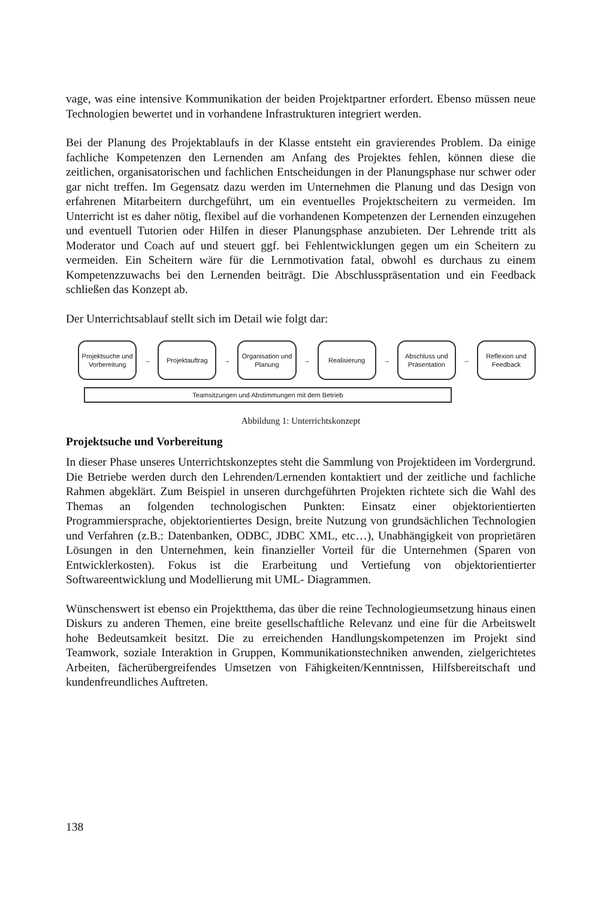vage, was eine intensive Kommunikation der beiden Projektpartner erfordert. Ebenso müssen neue Technologien bewertet und in vorhandene Infrastrukturen integriert werden.
Bei der Planung des Projektablaufs in der Klasse entsteht ein gravierendes Problem. Da einige fachliche Kompetenzen den Lernenden am Anfang des Projektes fehlen, können diese die zeitlichen, organisatorischen und fachlichen Entscheidungen in der Planungsphase nur schwer oder gar nicht treffen. Im Gegensatz dazu werden im Unternehmen die Planung und das Design von erfahrenen Mitarbeitern durchgeführt, um ein eventuelles Projektscheitern zu vermeiden. Im Unterricht ist es daher nötig, flexibel auf die vorhandenen Kompetenzen der Lernenden einzugehen und eventuell Tutorien oder Hilfen in dieser Planungsphase anzubieten. Der Lehrende tritt als Moderator und Coach auf und steuert ggf. bei Fehlentwicklungen gegen um ein Scheitern zu vermeiden. Ein Scheitern wäre für die Lernmotivation fatal, obwohl es durchaus zu einem Kompetenzzuwachs bei den Lernenden beiträgt. Die Abschlusspräsentation und ein Feedback schließen das Konzept ab.
Der Unterrichtsablauf stellt sich im Detail wie folgt dar:
Projektsuche und Vorbereitung
→
Projektauftrag
→
Organisation und Planung
→
Realisierung
→
Abschluss und Präsentation
→
Reflexion und Feedback
Teamsitzungen und Abstimmungen mit dem Betrieb
Abbildung 1: Unterrichtskonzept
Projektsuche und Vorbereitung
In dieser Phase unseres Unterrichtskonzeptes steht die Sammlung von Projektideen im Vordergrund. Die Betriebe werden durch den Lehrenden/Lernenden kontaktiert und der zeitliche und fachliche Rahmen abgeklärt. Zum Beispiel in unseren durchgeführten Projekten richtete sich die Wahl des Themas an folgenden technologischen Punkten: Einsatz einer objektorientierten Programmiersprache, objektorientiertes Design, breite Nutzung von grundsächlichen Technologien und Verfahren (z.B.: Datenbanken, ODBC, JDBC XML, etc…), Unabhängigkeit von proprietären Lösungen in den Unternehmen, kein finanzieller Vorteil für die Unternehmen (Sparen von Entwicklerkosten). Fokus ist die Erarbeitung und Vertiefung von objektorientierter Softwareentwicklung und Modellierung mit UML- Diagrammen.
Wünschenswert ist ebenso ein Projektthema, das über die reine Technologieumsetzung hinaus einen Diskurs zu anderen Themen, eine breite gesellschaftliche Relevanz und eine für die Arbeitswelt hohe Bedeutsamkeit besitzt. Die zu erreichenden Handlungskompetenzen im Projekt sind Teamwork, soziale Interaktion in Gruppen, Kommunikationstechniken anwenden, zielgerichtetes Arbeiten, fächerübergreifendes Umsetzen von Fähigkeiten/Kenntnissen, Hilfsbereitschaft und kundenfreundliches Auftreten.
138